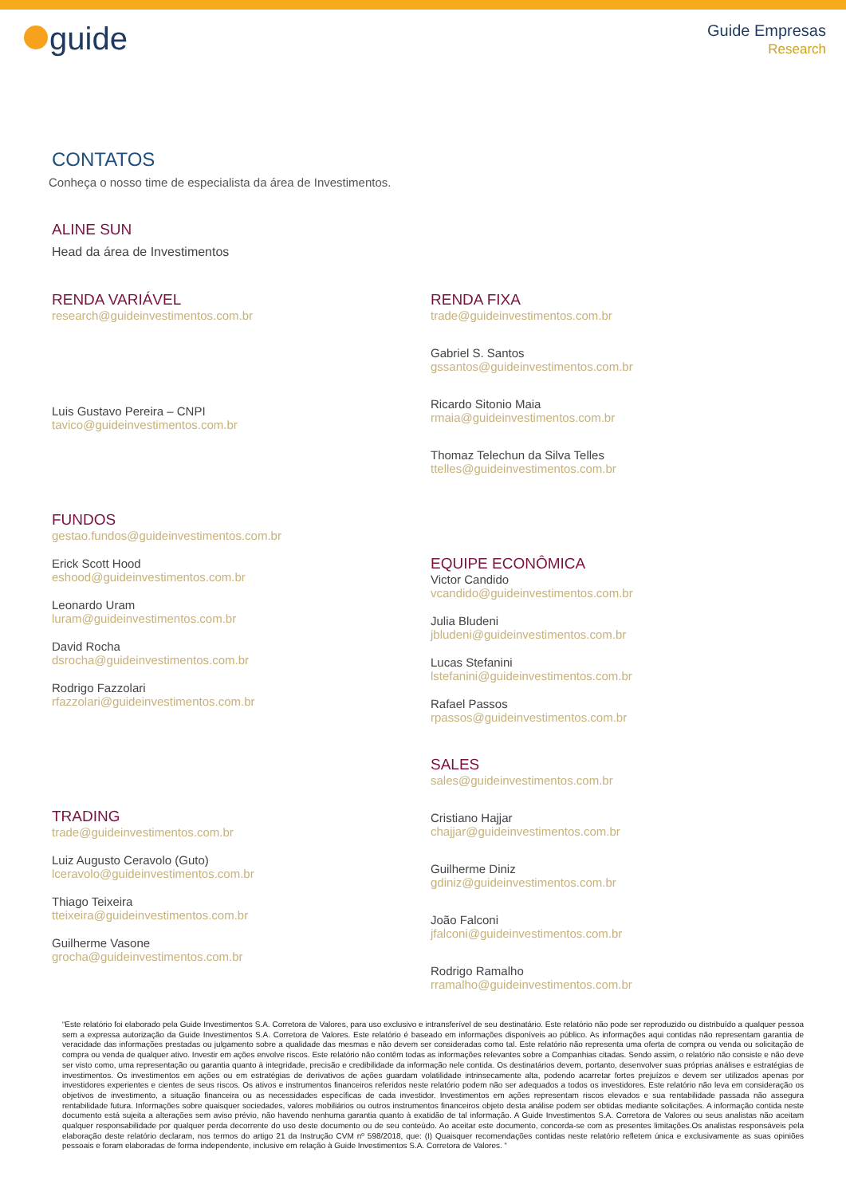guide
Guide Empresas
Research
CONTATOS
Conheça o nosso time de especialista da área de Investimentos.
ALINE SUN
Head da área de Investimentos
RENDA VARIÁVEL
research@guideinvestimentos.com.br
Luis Gustavo Pereira – CNPI
tavico@guideinvestimentos.com.br
FUNDOS
gestao.fundos@guideinvestimentos.com.br
Erick Scott Hood
eshood@guideinvestimentos.com.br
Leonardo Uram
luram@guideinvestimentos.com.br
David Rocha
dsrocha@guideinvestimentos.com.br
Rodrigo Fazzolari
rfazzolari@guideinvestimentos.com.br
TRADING
trade@guideinvestimentos.com.br
Luiz Augusto Ceravolo (Guto)
lceravolo@guideinvestimentos.com.br
Thiago Teixeira
tteixeira@guideinvestimentos.com.br
Guilherme Vasone
grocha@guideinvestimentos.com.br
RENDA FIXA
trade@guideinvestimentos.com.br
Gabriel S. Santos
gssantos@guideinvestimentos.com.br
Ricardo Sitonio Maia
rmaia@guideinvestimentos.com.br
Thomaz Telechun da Silva Telles
ttelles@guideinvestimentos.com.br
EQUIPE ECONÔMICA
Victor Candido
vcandido@guideinvestimentos.com.br
Julia Bludeni
jbludeni@guideinvestimentos.com.br
Lucas Stefanini
lstefanini@guideinvestimentos.com.br
Rafael Passos
rpassos@guideinvestimentos.com.br
SALES
sales@guideinvestimentos.com.br
Cristiano Hajjar
chajjar@guideinvestimentos.com.br
Guilherme Diniz
gdiniz@guideinvestimentos.com.br
João Falconi
jfalconi@guideinvestimentos.com.br
Rodrigo Ramalho
rramalho@guideinvestimentos.com.br
“Este relatório foi elaborado pela Guide Investimentos S.A. Corretora de Valores, para uso exclusivo e intransferível de seu destinatário. Este relatório não pode ser reproduzido ou distribuído a qualquer pessoa sem a expressa autorização da Guide Investimentos S.A. Corretora de Valores. Este relatório é baseado em informações disponíveis ao público. As informações aqui contidas não representam garantia de veracidade das informações prestadas ou julgamento sobre a qualidade das mesmas e não devem ser consideradas como tal. Este relatório não representa uma oferta de compra ou venda ou solicitação de compra ou venda de qualquer ativo. Investir em ações envolve riscos. Este relatório não contêm todas as informações relevantes sobre a Companhias citadas. Sendo assim, o relatório não consiste e não deve ser visto como, uma representação ou garantia quanto à integridade, precisão e credibilidade da informação nele contida. Os destinatários devem, portanto, desenvolver suas próprias análises e estratégias de investimentos. Os investimentos em ações ou em estratégias de derivativos de ações guardam volatilidade intrinsecamente alta, podendo acarretar fortes prejuízos e devem ser utilizados apenas por investidores experientes e cientes de seus riscos. Os ativos e instrumentos financeiros referidos neste relatório podem não ser adequados a todos os investidores. Este relatório não leva em consideração os objetivos de investimento, a situação financeira ou as necessidades específicas de cada investidor. Investimentos em ações representam riscos elevados e sua rentabilidade passada não assegura rentabilidade futura. Informações sobre quaisquer sociedades, valores mobiliários ou outros instrumentos financeiros objeto desta análise podem ser obtidas mediante solicitações. A informação contida neste documento está sujeita a alterações sem aviso prévio, não havendo nenhuma garantia quanto à exatidão de tal informação. A Guide Investimentos S.A. Corretora de Valores ou seus analistas não aceitam qualquer responsabilidade por qualquer perda decorrente do uso deste documento ou de seu conteúdo. Ao aceitar este documento, concorda-se com as presentes limitações.Os analistas responsáveis pela elaboração deste relatório declaram, nos termos do artigo 21 da Instrução CVM nº 598/2018, que: (I) Quaisquer recomendações contidas neste relatório refletem única e exclusivamente as suas opiniões pessoais e foram elaboradas de forma independente, inclusive em relação à Guide Investimentos S.A. Corretora de Valores. “